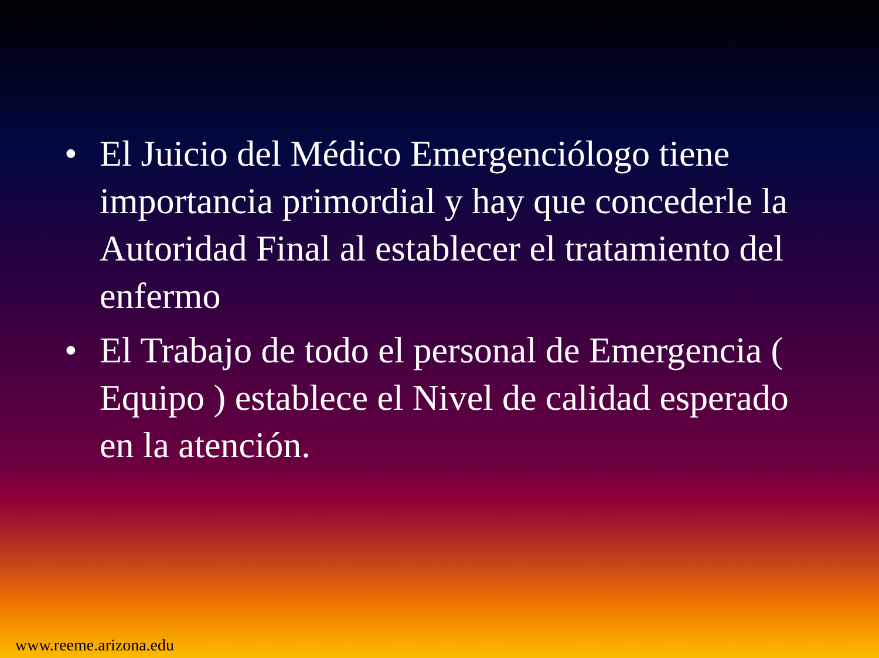• El Juicio del Médico Emergenciólogo tiene importancia primordial y hay que concederle la Autoridad Final al establecer el tratamiento del enfermo
• El Trabajo de todo el personal de Emergencia ( Equipo ) establece el Nivel de calidad esperado en la atención.
www.reeme.arizona.edu